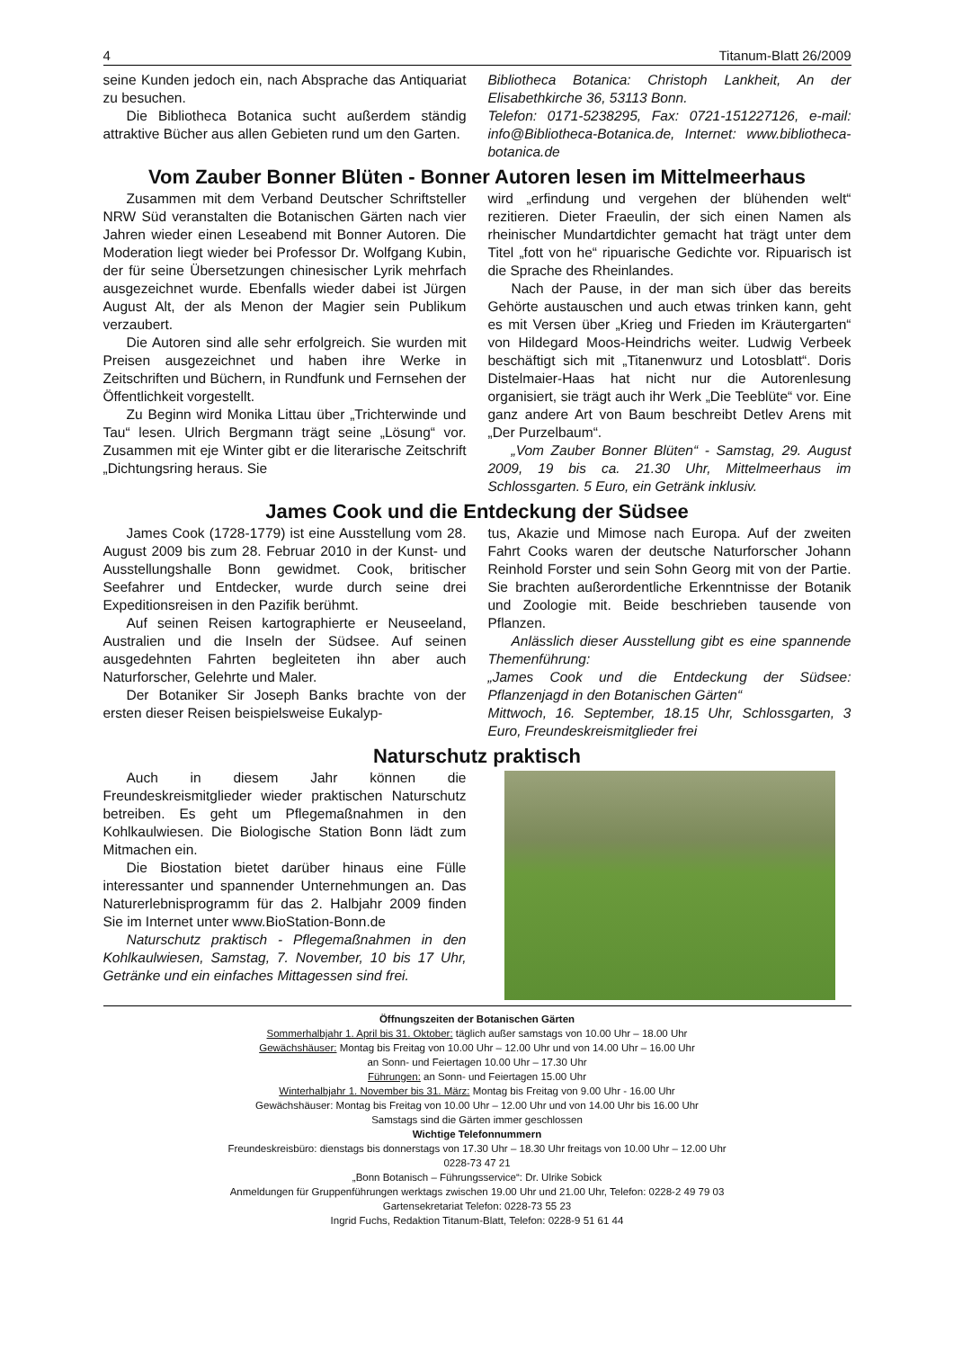4 Titanum-Blatt 26/2009
seine Kunden jedoch ein, nach Absprache das Antiquariat zu besuchen.
Die Bibliotheca Botanica sucht außerdem ständig attraktive Bücher aus allen Gebieten rund um den Garten.
Bibliotheca Botanica: Christoph Lankheit, An der Elisabethkirche 36, 53113 Bonn.
Telefon: 0171-5238295, Fax: 0721-151227126, e-mail: info@Bibliotheca-Botanica.de, Internet: www.bibliotheca-botanica.de
Vom Zauber Bonner Blüten - Bonner Autoren lesen im Mittelmeerhaus
Zusammen mit dem Verband Deutscher Schriftsteller NRW Süd veranstalten die Botanischen Gärten nach vier Jahren wieder einen Leseabend mit Bonner Autoren. Die Moderation liegt wieder bei Professor Dr. Wolfgang Kubin, der für seine Übersetzungen chinesischer Lyrik mehrfach ausgezeichnet wurde. Ebenfalls wieder dabei ist Jürgen August Alt, der als Menon der Magier sein Publikum verzaubert.
Die Autoren sind alle sehr erfolgreich. Sie wurden mit Preisen ausgezeichnet und haben ihre Werke in Zeitschriften und Büchern, in Rundfunk und Fernsehen der Öffentlichkeit vorgestellt.
Zu Beginn wird Monika Littau über „Trichterwinde und Tau“ lesen. Ulrich Bergmann trägt seine „Lösung“ vor. Zusammen mit eje Winter gibt er die literarische Zeitschrift „Dichtungsring heraus. Sie
wird „erfindung und vergehen der blühenden welt“ rezitieren. Dieter Fraeulin, der sich einen Namen als rheinischer Mundartdichter gemacht hat trägt unter dem Titel „fott von he“ ripuarische Gedichte vor. Ripuarisch ist die Sprache des Rheinlandes.
Nach der Pause, in der man sich über das bereits Gehörte austauschen und auch etwas trinken kann, geht es mit Versen über „Krieg und Frieden im Kräutergarten“ von Hildegard Moos-Heindrichs weiter. Ludwig Verbeek beschäftigt sich mit „Titanenwurz und Lotosblatt“. Doris Distelmaier-Haas hat nicht nur die Autorenlesung organisiert, sie trägt auch ihr Werk „Die Teeblüte“ vor. Eine ganz andere Art von Baum beschreibt Detlev Arens mit „Der Purzelbaum“.
„Vom Zauber Bonner Blüten“ - Samstag, 29. August 2009, 19 bis ca. 21.30 Uhr, Mittelmeerhaus im Schlossgarten. 5 Euro, ein Getränk inklusiv.
James Cook und die Entdeckung der Südsee
James Cook (1728-1779) ist eine Ausstellung vom 28. August 2009 bis zum 28. Februar 2010 in der Kunst- und Ausstellungshalle Bonn gewidmet. Cook, britischer Seefahrer und Entdecker, wurde durch seine drei Expeditionsreisen in den Pazifik berühmt.
Auf seinen Reisen kartographierte er Neuseeland, Australien und die Inseln der Südsee. Auf seinen ausgedehnten Fahrten begleiteten ihn aber auch Naturforscher, Gelehrte und Maler.
Der Botaniker Sir Joseph Banks brachte von der ersten dieser Reisen beispielsweise Eukalyp-
tus, Akazie und Mimose nach Europa. Auf der zweiten Fahrt Cooks waren der deutsche Naturforscher Johann Reinhold Forster und sein Sohn Georg mit von der Partie. Sie brachten außerordentliche Erkenntnisse der Botanik und Zoologie mit. Beide beschrieben tausende von Pflanzen.
Anlässlich dieser Ausstellung gibt es eine spannende Themenführung:
„James Cook und die Entdeckung der Südsee: Pflanzenjagd in den Botanischen Gärten“
Mittwoch, 16. September, 18.15 Uhr, Schlossgarten, 3 Euro, Freundeskreismitglieder frei
Naturschutz praktisch
Auch in diesem Jahr können die Freundeskreismitglieder wieder praktischen Naturschutz betreiben. Es geht um Pflegemaßnahmen in den Kohlkaulwiesen. Die Biologische Station Bonn lädt zum Mitmachen ein.
Die Biostation bietet darüber hinaus eine Fülle interessanter und spannender Unternehmungen an. Das Naturerlebnisprogramm für das 2. Halbjahr 2009 finden Sie im Internet unter www.BioStation-Bonn.de
Naturschutz praktisch - Pflegemaßnahmen in den Kohlkaulwiesen, Samstag, 7. November, 10 bis 17 Uhr, Getränke und ein einfaches Mittagessen sind frei.
Öffnungszeiten der Botanischen Gärten
Sommerhalbjahr 1. April bis 31. Oktober: täglich außer samstags von 10.00 Uhr – 18.00 Uhr
Gewächshäuser: Montag bis Freitag von 10.00 Uhr – 12.00 Uhr und von 14.00 Uhr – 16.00 Uhr
an Sonn- und Feiertagen 10.00 Uhr – 17.30 Uhr
Führungen: an Sonn- und Feiertagen 15.00 Uhr
Winterhalbjahr 1. November bis 31. März: Montag bis Freitag von 9.00 Uhr - 16.00 Uhr
Gewächshäuser: Montag bis Freitag von 10.00 Uhr – 12.00 Uhr und von 14.00 Uhr bis 16.00 Uhr
Samstags sind die Gärten immer geschlossen
Wichtige Telefonnummern
Freundeskreisbüro: dienstags bis donnerstags von 17.30 Uhr – 18.30 Uhr freitags von 10.00 Uhr – 12.00 Uhr
0228-73 47 21
„Bonn Botanisch – Führungsservice“: Dr. Ulrike Sobick
Anmeldungen für Gruppenführungen werktags zwischen 19.00 Uhr und 21.00 Uhr, Telefon: 0228-2 49 79 03
Gartensekretariat Telefon: 0228-73 55 23
Ingrid Fuchs, Redaktion Titanum-Blatt, Telefon: 0228-9 51 61 44